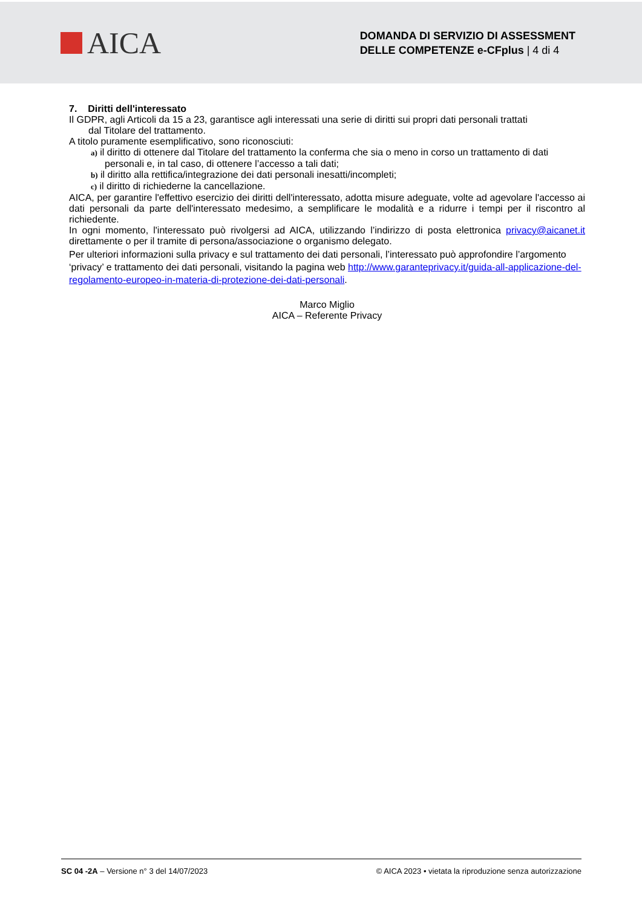AICA
DOMANDA DI SERVIZIO DI ASSESSMENT
DELLE COMPETENZE e-CFplus | 4 di 4
7. Diritti dell'interessato
Il GDPR, agli Articoli da 15 a 23, garantisce agli interessati una serie di diritti sui propri dati personali trattati
dal Titolare del trattamento.
A titolo puramente esemplificativo, sono riconosciuti:
a) il diritto di ottenere dal Titolare del trattamento la conferma che sia o meno in corso un trattamento di dati personali e, in tal caso, di ottenere l’accesso a tali dati;
b) il diritto alla rettifica/integrazione dei dati personali inesatti/incompleti;
c) il diritto di richiederne la cancellazione.
AICA, per garantire l'effettivo esercizio dei diritti dell'interessato, adotta misure adeguate, volte ad agevolare l'accesso ai dati personali da parte dell'interessato medesimo, a semplificare le modalità e a ridurre i tempi per il riscontro al richiedente.
In ogni momento, l'interessato può rivolgersi ad AICA, utilizzando l’indirizzo di posta elettronica privacy@aicanet.it direttamente o per il tramite di persona/associazione o organismo delegato.
Per ulteriori informazioni sulla privacy e sul trattamento dei dati personali, l’interessato può approfondire l’argomento ‘privacy’ e trattamento dei dati personali, visitando la pagina web http://www.garanteprivacy.it/guida-all-applicazione-del-regolamento-europeo-in-materia-di-protezione-dei-dati-personali.
Marco Miglio
AICA – Referente Privacy
SC 04 -2A – Versione n° 3 del 14/07/2023 © AICA 2023 • vietata la riproduzione senza autorizzazione